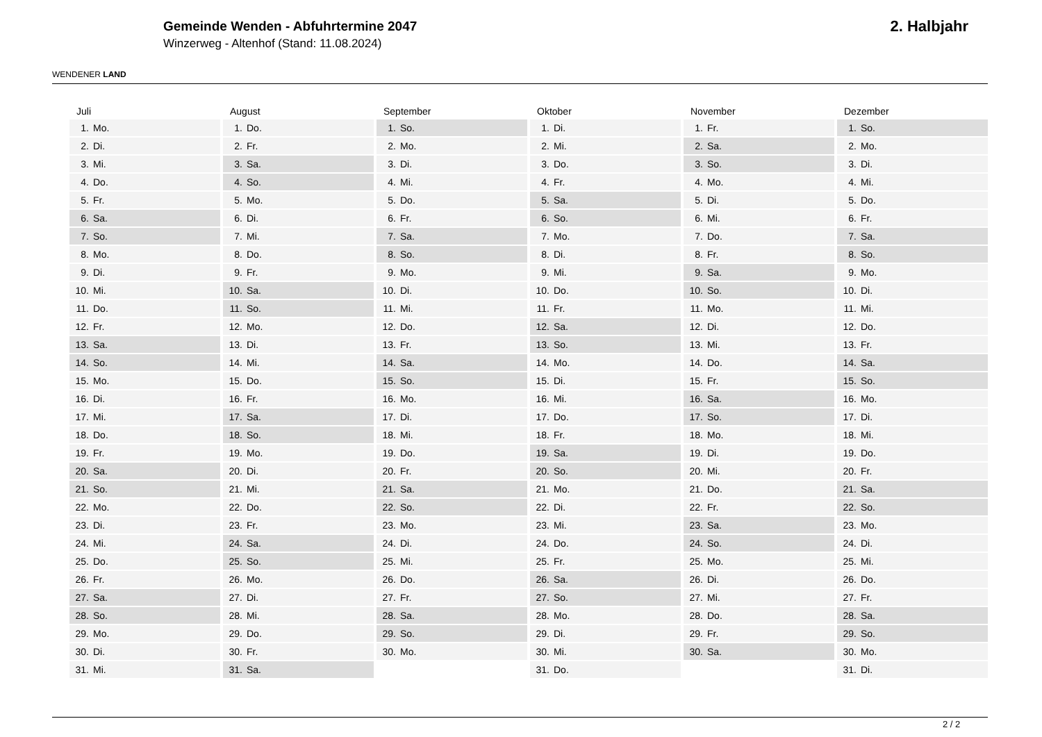WENDENER LAND
Gemeinde Wenden - Abfuhrtermine 2047
Winzerweg - Altenhof (Stand: 11.08.2024)
2. Halbjahr
Juli
1. Mo.
2. Di.
3. Mi.
4. Do.
5. Fr.
6. Sa.
7. So.
8. Mo.
9. Di.
10. Mi.
11. Do.
12. Fr.
13. Sa.
14. So.
15. Mo.
16. Di.
17. Mi.
18. Do.
19. Fr.
20. Sa.
21. So.
22. Mo.
23. Di.
24. Mi.
25. Do.
26. Fr.
27. Sa.
28. So.
29. Mo.
30. Di.
31. Mi.
August
1. Do.
2. Fr.
3. Sa.
4. So.
5. Mo.
6. Di.
7. Mi.
8. Do.
9. Fr.
10. Sa.
11. So.
12. Mo.
13. Di.
14. Mi.
15. Do.
16. Fr.
17. Sa.
18. So.
19. Mo.
20. Di.
21. Mi.
22. Do.
23. Fr.
24. Sa.
25. So.
26. Mo.
27. Di.
28. Mi.
29. Do.
30. Fr.
31. Sa.
September
1. So.
2. Mo.
3. Di.
4. Mi.
5. Do.
6. Fr.
7. Sa.
8. So.
9. Mo.
10. Di.
11. Mi.
12. Do.
13. Fr.
14. Sa.
15. So.
16. Mo.
17. Di.
18. Mi.
19. Do.
20. Fr.
21. Sa.
22. So.
23. Mo.
24. Di.
25. Mi.
26. Do.
27. Fr.
28. Sa.
29. So.
30. Mo.
Oktober
1. Di.
2. Mi.
3. Do.
4. Fr.
5. Sa.
6. So.
7. Mo.
8. Di.
9. Mi.
10. Do.
11. Fr.
12. Sa.
13. So.
14. Mo.
15. Di.
16. Mi.
17. Do.
18. Fr.
19. Sa.
20. So.
21. Mo.
22. Di.
23. Mi.
24. Do.
25. Fr.
26. Sa.
27. So.
28. Mo.
29. Di.
30. Mi.
31. Do.
November
1. Fr.
2. Sa.
3. So.
4. Mo.
5. Di.
6. Mi.
7. Do.
8. Fr.
9. Sa.
10. So.
11. Mo.
12. Di.
13. Mi.
14. Do.
15. Fr.
16. Sa.
17. So.
18. Mo.
19. Di.
20. Mi.
21. Do.
22. Fr.
23. Sa.
24. So.
25. Mo.
26. Di.
27. Mi.
28. Do.
29. Fr.
30. Sa.
Dezember
1. So.
2. Mo.
3. Di.
4. Mi.
5. Do.
6. Fr.
7. Sa.
8. So.
9. Mo.
10. Di.
11. Mi.
12. Do.
13. Fr.
14. Sa.
15. So.
16. Mo.
17. Di.
18. Mi.
19. Do.
20. Fr.
21. Sa.
22. So.
23. Mo.
24. Di.
25. Mi.
26. Do.
27. Fr.
28. Sa.
29. So.
30. Mo.
31. Di.
2 / 2